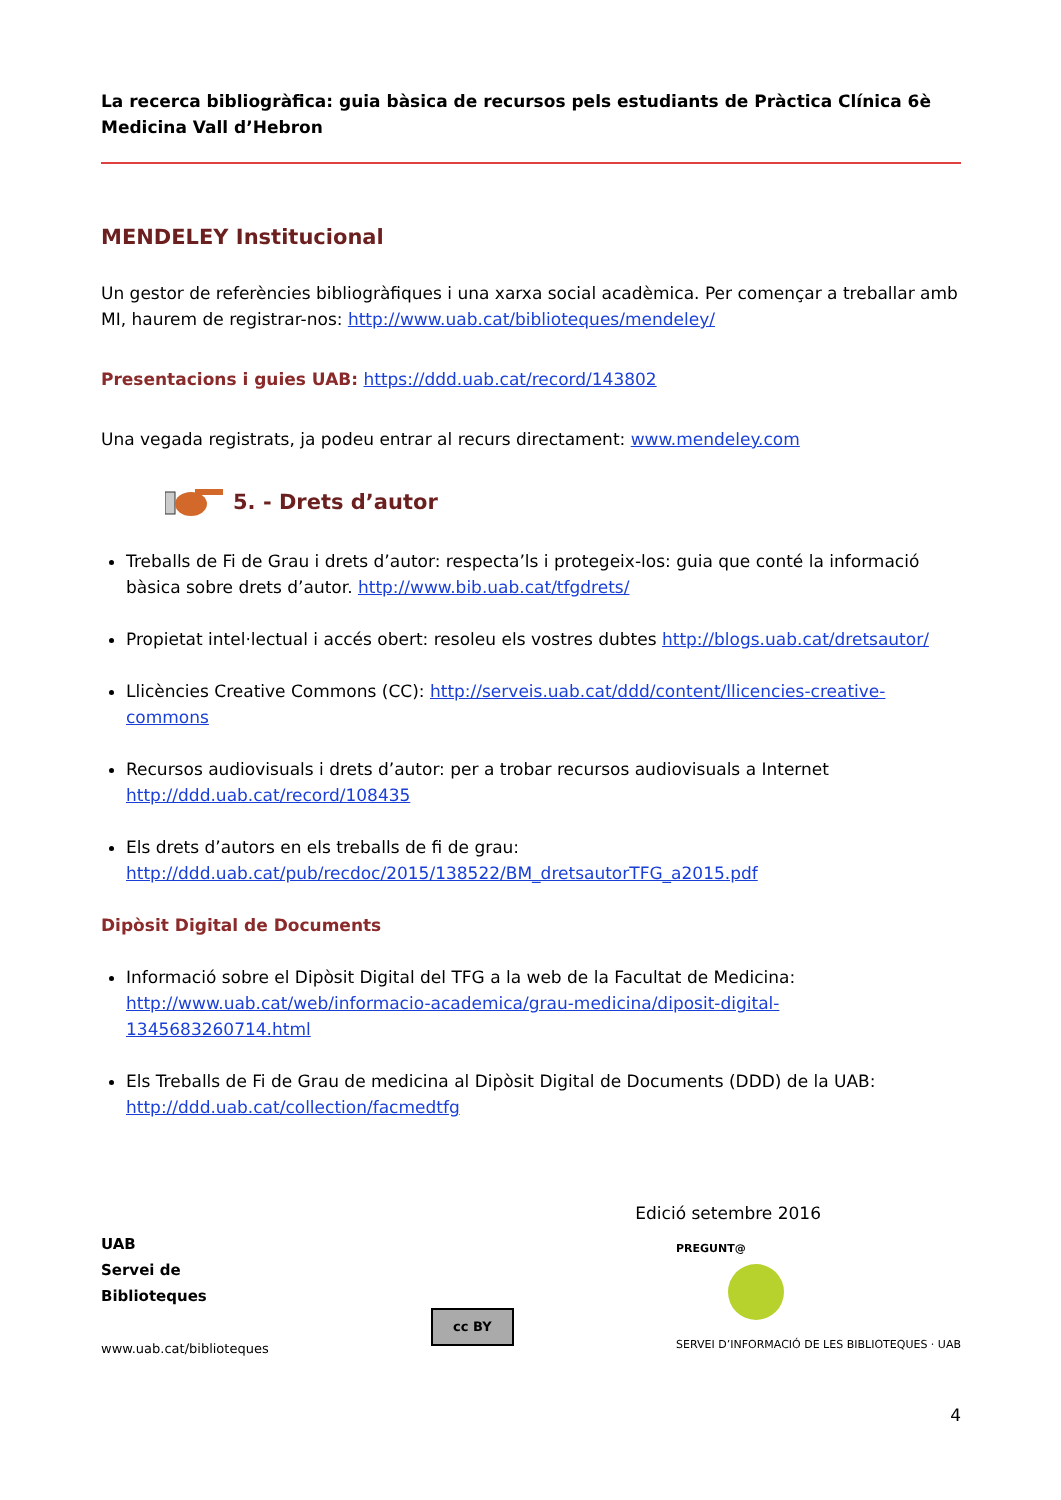La recerca bibliogràfica: guia bàsica de recursos pels estudiants de Pràctica Clínica 6è Medicina Vall d’Hebron
MENDELEY Institucional
Un gestor de referències bibliogràfiques i una xarxa social acadèmica. Per començar a treballar amb MI, haurem de registrar-nos: http://www.uab.cat/biblioteques/mendeley/
Presentacions i guies UAB: https://ddd.uab.cat/record/143802
Una vegada registrats, ja podeu entrar al recurs directament: www.mendeley.com
5. - Drets d’autor
Treballs de Fi de Grau i drets d’autor: respecta’ls i protegeix-los: guia que conté la informació bàsica sobre drets d’autor. http://www.bib.uab.cat/tfgdrets/
Propietat intel·lectual i accés obert: resoleu els vostres dubtes http://blogs.uab.cat/dretsautor/
Llicències Creative Commons (CC): http://serveis.uab.cat/ddd/content/llicencies-creative-commons
Recursos audiovisuals i drets d’autor: per a trobar recursos audiovisuals a Internet http://ddd.uab.cat/record/108435
Els drets d’autors en els treballs de fi de grau: http://ddd.uab.cat/pub/recdoc/2015/138522/BM_dretsautorTFG_a2015.pdf
Dipòsit Digital de Documents
Informació sobre el Dipòsit Digital del TFG a la web de la Facultat de Medicina: http://www.uab.cat/web/informacio-academica/grau-medicina/diposit-digital-1345683260714.html
Els Treballs de Fi de Grau de medicina al Dipòsit Digital de Documents (DDD) de la UAB: http://ddd.uab.cat/collection/facmedtfg
Edició setembre 2016
UAB
Servei de
Biblioteques
www.uab.cat/biblioteques
cc BY
PREGUNT@
SERVEI D’INFORMACIÓ DE LES BIBLIOTEQUES · UAB
4